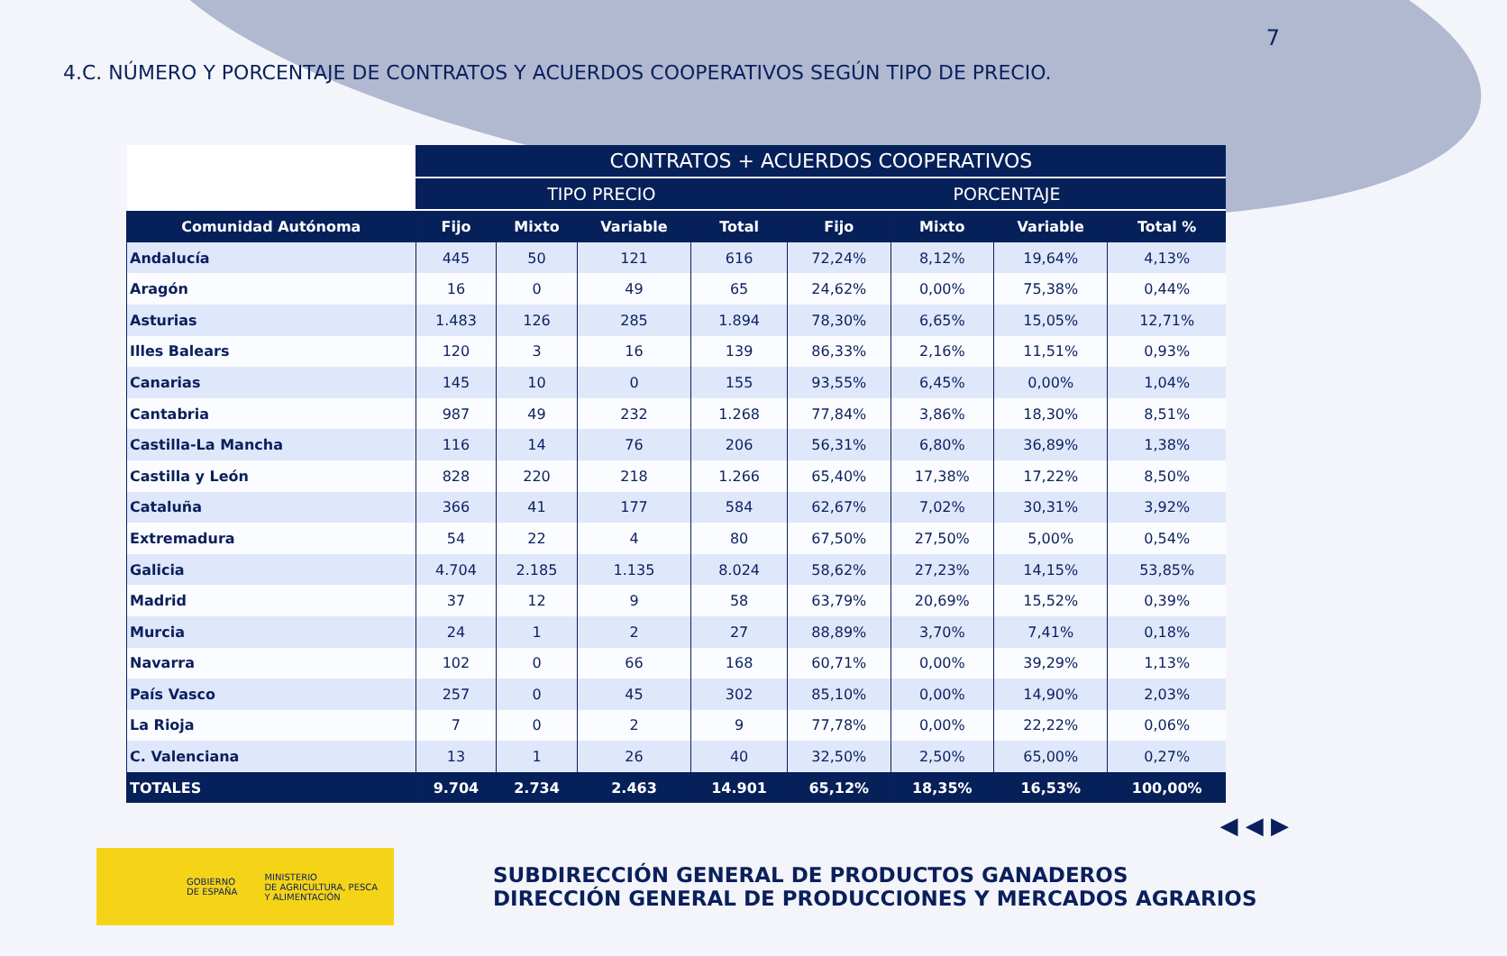7
4.C. NÚMERO Y PORCENTAJE DE CONTRATOS Y ACUERDOS COOPERATIVOS SEGÚN TIPO DE PRECIO.
| | CONTRATOS + ACUERDOS COOPERATIVOS | | | | | | | |
| --- | --- | --- | --- | --- | --- | --- | --- | --- |
| | TIPO PRECIO | | | | PORCENTAJE | | | |
| Comunidad Autónoma | Fijo | Mixto | Variable | Total | Fijo | Mixto | Variable | Total % |
| Andalucía | 445 | 50 | 121 | 616 | 72,24% | 8,12% | 19,64% | 4,13% |
| Aragón | 16 | 0 | 49 | 65 | 24,62% | 0,00% | 75,38% | 0,44% |
| Asturias | 1.483 | 126 | 285 | 1.894 | 78,30% | 6,65% | 15,05% | 12,71% |
| Illes Balears | 120 | 3 | 16 | 139 | 86,33% | 2,16% | 11,51% | 0,93% |
| Canarias | 145 | 10 | 0 | 155 | 93,55% | 6,45% | 0,00% | 1,04% |
| Cantabria | 987 | 49 | 232 | 1.268 | 77,84% | 3,86% | 18,30% | 8,51% |
| Castilla-La Mancha | 116 | 14 | 76 | 206 | 56,31% | 6,80% | 36,89% | 1,38% |
| Castilla y León | 828 | 220 | 218 | 1.266 | 65,40% | 17,38% | 17,22% | 8,50% |
| Cataluña | 366 | 41 | 177 | 584 | 62,67% | 7,02% | 30,31% | 3,92% |
| Extremadura | 54 | 22 | 4 | 80 | 67,50% | 27,50% | 5,00% | 0,54% |
| Galicia | 4.704 | 2.185 | 1.135 | 8.024 | 58,62% | 27,23% | 14,15% | 53,85% |
| Madrid | 37 | 12 | 9 | 58 | 63,79% | 20,69% | 15,52% | 0,39% |
| Murcia | 24 | 1 | 2 | 27 | 88,89% | 3,70% | 7,41% | 0,18% |
| Navarra | 102 | 0 | 66 | 168 | 60,71% | 0,00% | 39,29% | 1,13% |
| País Vasco | 257 | 0 | 45 | 302 | 85,10% | 0,00% | 14,90% | 2,03% |
| La Rioja | 7 | 0 | 2 | 9 | 77,78% | 0,00% | 22,22% | 0,06% |
| C. Valenciana | 13 | 1 | 26 | 40 | 32,50% | 2,50% | 65,00% | 0,27% |
| TOTALES | 9.704 | 2.734 | 2.463 | 14.901 | 65,12% | 18,35% | 16,53% | 100,00% |
◀ ◀ ▶
GOBIERNO
DE ESPAÑA
MINISTERIO
DE AGRICULTURA, PESCA
Y ALIMENTACIÓN
SUBDIRECCIÓN GENERAL DE PRODUCTOS GANADEROS
DIRECCIÓN GENERAL DE PRODUCCIONES Y MERCADOS AGRARIOS